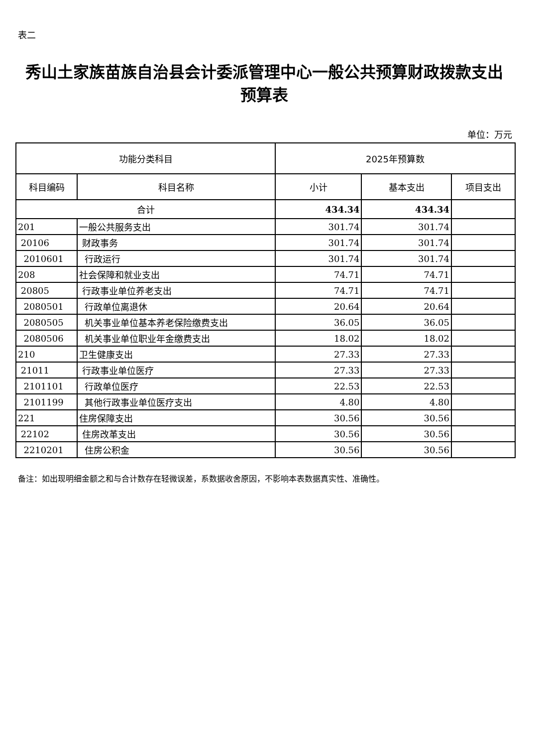表二
秀山土家族苗族自治县会计委派管理中心一般公共预算财政拨款支出预算表
单位：万元
| 功能分类科目 | | 2025年预算数 | | |
| --- | --- | --- | --- | --- |
| 科目编码 | 科目名称 | 小计 | 基本支出 | 项目支出 |
| 合计 | | 434.34 | 434.34 | |
| 201 | 一般公共服务支出 | 301.74 | 301.74 | |
| 20106 | 财政事务 | 301.74 | 301.74 | |
| 2010601 | 行政运行 | 301.74 | 301.74 | |
| 208 | 社会保障和就业支出 | 74.71 | 74.71 | |
| 20805 | 行政事业单位养老支出 | 74.71 | 74.71 | |
| 2080501 | 行政单位离退休 | 20.64 | 20.64 | |
| 2080505 | 机关事业单位基本养老保险缴费支出 | 36.05 | 36.05 | |
| 2080506 | 机关事业单位职业年金缴费支出 | 18.02 | 18.02 | |
| 210 | 卫生健康支出 | 27.33 | 27.33 | |
| 21011 | 行政事业单位医疗 | 27.33 | 27.33 | |
| 2101101 | 行政单位医疗 | 22.53 | 22.53 | |
| 2101199 | 其他行政事业单位医疗支出 | 4.80 | 4.80 | |
| 221 | 住房保障支出 | 30.56 | 30.56 | |
| 22102 | 住房改革支出 | 30.56 | 30.56 | |
| 2210201 | 住房公积金 | 30.56 | 30.56 | |
备注：如出现明细金额之和与合计数存在轻微误差，系数据收舍原因，不影响本表数据真实性、准确性。